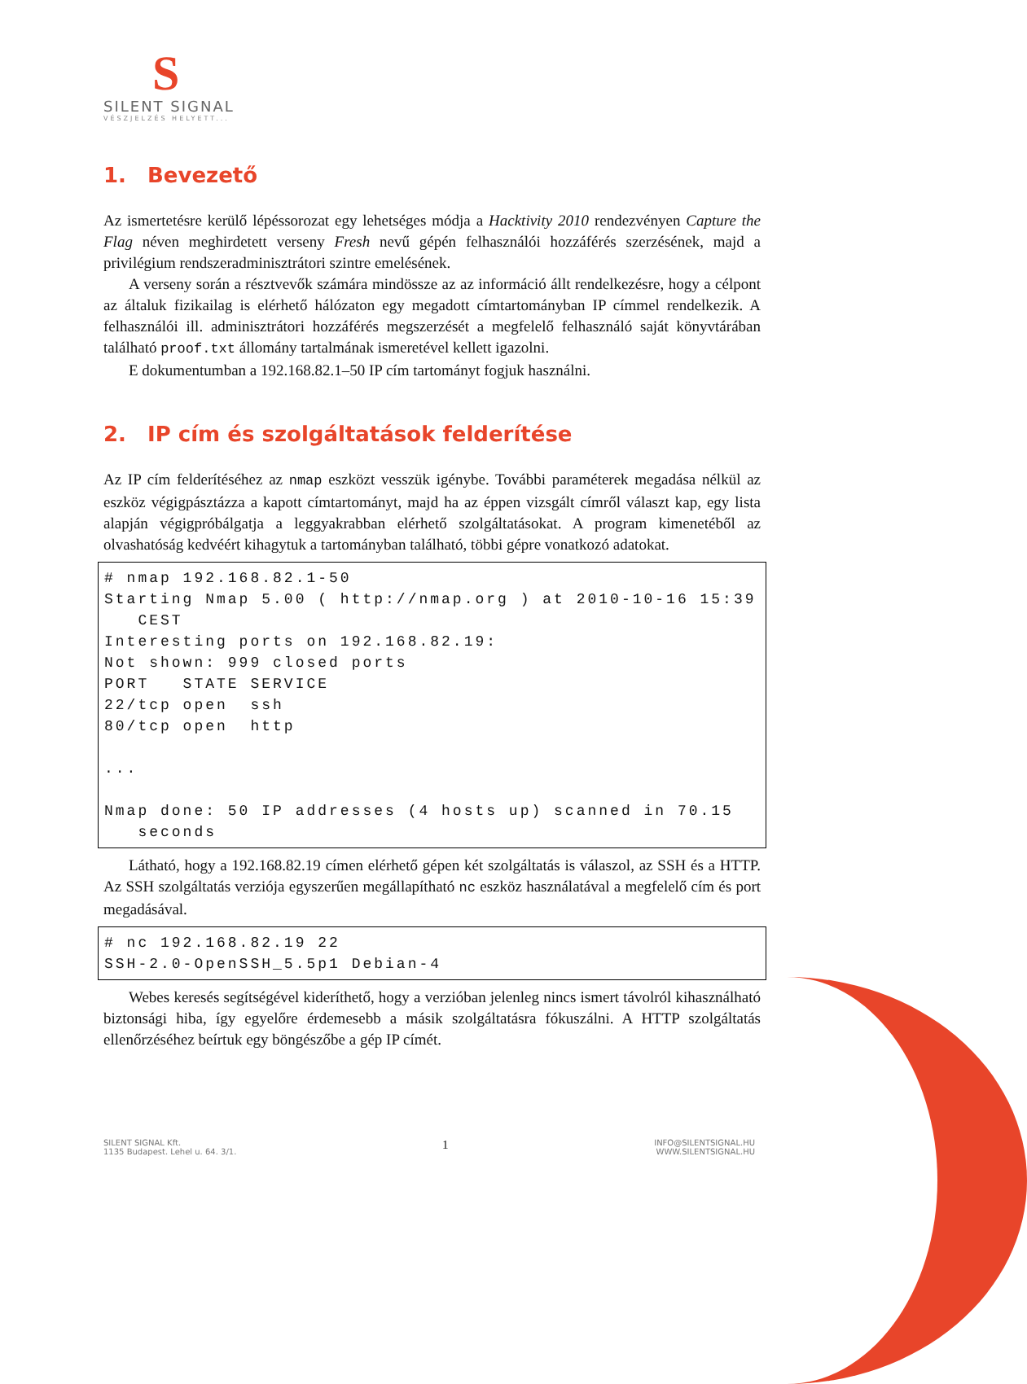S
SILENT SIGNAL
VÉSZJELZÉS HELYETT...
1. Bevezető
Az ismertetésre kerülő lépéssorozat egy lehetséges módja a Hacktivity 2010 rendezvényen Capture the Flag néven meghirdetett verseny Fresh nevű gépén felhasználói hozzáférés szerzésének, majd a privilégium rendszeradminisztrátori szintre emelésének.
A verseny során a résztvevők számára mindössze az az információ állt rendelkezésre, hogy a célpont az általuk fizikailag is elérhető hálózaton egy megadott címtartományban IP címmel rendelkezik. A felhasználói ill. adminisztrátori hozzáférés megszerzését a megfelelő felhasználó saját könyvtárában található proof.txt állomány tartalmának ismeretével kellett igazolni.
E dokumentumban a 192.168.82.1–50 IP cím tartományt fogjuk használni.
2. IP cím és szolgáltatások felderítése
Az IP cím felderítéséhez az nmap eszközt vesszük igénybe. További paraméterek megadása nélkül az eszköz végigpásztázza a kapott címtartományt, majd ha az éppen vizsgált címről választ kap, egy lista alapján végigpróbálgatja a leggyakrabban elérhető szolgáltatásokat. A program kimenetéből az olvashatóság kedvéért kihagytuk a tartományban található, többi gépre vonatkozó adatokat.
# nmap 192.168.82.1-50
Starting Nmap 5.00 ( http://nmap.org ) at 2010-10-16 15:39
   CEST
Interesting ports on 192.168.82.19:
Not shown: 999 closed ports
PORT   STATE SERVICE
22/tcp open  ssh
80/tcp open  http

...

Nmap done: 50 IP addresses (4 hosts up) scanned in 70.15
   seconds
Látható, hogy a 192.168.82.19 címen elérhető gépen két szolgáltatás is válaszol, az SSH és a HTTP. Az SSH szolgáltatás verziója egyszerűen megállapítható nc eszköz használatával a megfelelő cím és port megadásával.
# nc 192.168.82.19 22
SSH-2.0-OpenSSH_5.5p1 Debian-4
Webes keresés segítségével kideríthető, hogy a verzióban jelenleg nincs ismert távolról kihasználható biztonsági hiba, így egyelőre érdemesebb a másik szolgáltatásra fókuszálni. A HTTP szolgáltatás ellenőrzéséhez beírtuk egy böngészőbe a gép IP címét.
SILENT SIGNAL Kft.
1135 Budapest. Lehel u. 64. 3/1.
1
INFO@SILENTSIGNAL.HU
WWW.SILENTSIGNAL.HU